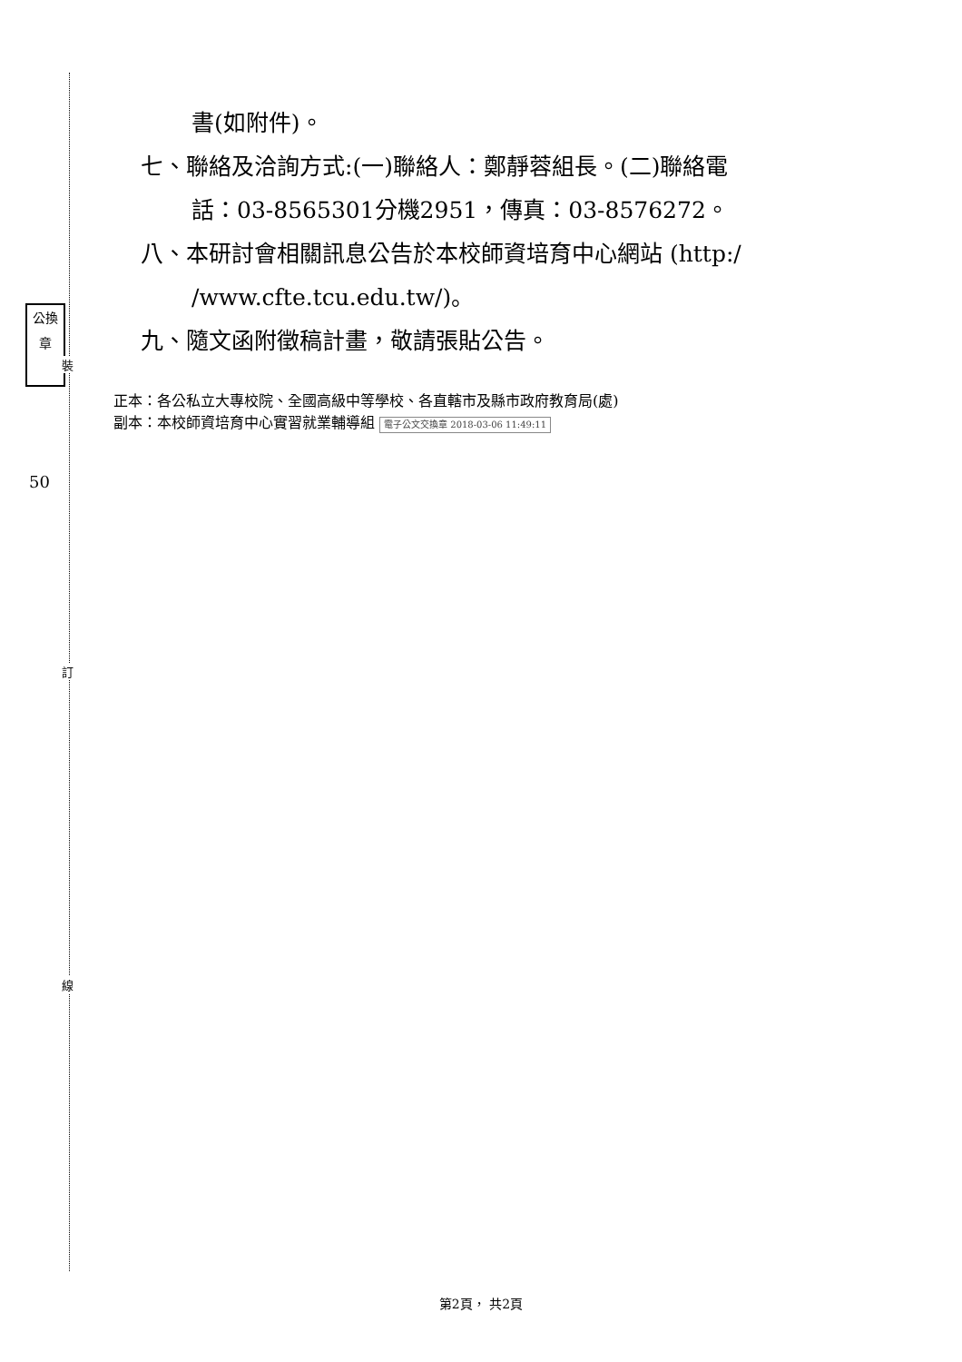公換章
裝
50
訂
線
書(如附件)。
七、聯絡及洽詢方式:(一)聯絡人：鄭靜蓉組長。(二)聯絡電
話：03-8565301分機2951，傳真：03-8576272。
八、本研討會相關訊息公告於本校師資培育中心網站 (http:/
/www.cfte.tcu.edu.tw/)。
九、隨文函附徵稿計畫，敬請張貼公告。
正本：各公私立大專校院、全國高級中等學校、各直轄市及縣市政府教育局(處)
副本：本校師資培育中心實習就業輔導組 電子公文交換章 2018-03-06 11:49:11
第2頁， 共2頁